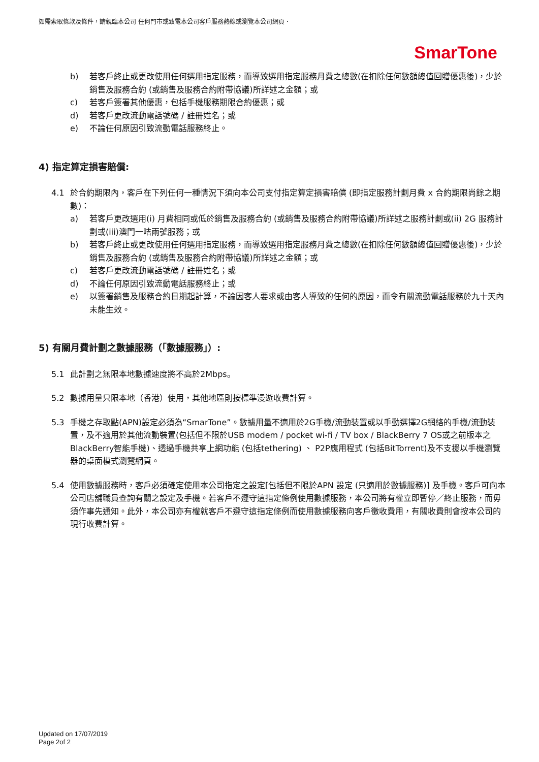如需索取條款及條件，請親臨本公司 任何門市或致電本公司客戶服務熱線或瀏覽本公司網頁．
SmarTone
b) 若客戶終止或更改使用任何選用指定服務，而導致選用指定服務月費之總數(在扣除任何數額總值回贈優惠後)，少於銷售及服務合約 (或銷售及服務合約附帶協議)所詳述之金額；或
c) 若客戶簽署其他優惠，包括手機服務期限合約優惠；或
d) 若客戶更改流動電話號碼 / 註冊姓名；或
e) 不論任何原因引致流動電話服務終止。
4) 指定算定損害賠償:
4.1 於合約期限內，客戶在下列任何一種情況下須向本公司支付指定算定損害賠償 (即指定服務計劃月費 x 合約期限尚餘之期數)：
a) 若客戶更改選用(i) 月費相同或低於銷售及服務合約 (或銷售及服務合約附帶協議)所詳述之服務計劃或(ii) 2G 服務計劃或(iii)澳門一咭兩號服務；或
b) 若客戶終止或更改使用任何選用指定服務，而導致選用指定服務月費之總數(在扣除任何數額總值回贈優惠後)，少於銷售及服務合約 (或銷售及服務合約附帶協議)所詳述之金額；或
c) 若客戶更改流動電話號碼 / 註冊姓名；或
d) 不論任何原因引致流動電話服務終止；或
e) 以簽署銷售及服務合約日期起計算，不論因客人要求或由客人導致的任何的原因，而令有關流動電話服務於九十天內未能生效。
5) 有關月費計劃之數據服務（「數據服務」）:
5.1 此計劃之無限本地數據速度將不高於2Mbps。
5.2 數據用量只限本地（香港）使用，其他地區則按標準漫遊收費計算。
5.3 手機之存取點(APN)設定必須為“SmarTone”。數據用量不適用於2G手機/流動裝置或以手動選擇2G網絡的手機/流動裝置，及不適用於其他流動裝置(包括但不限於USB modem / pocket wi-fi / TV box / BlackBerry 7 OS或之前版本之BlackBerry智能手機)、透過手機共享上網功能 (包括tethering) 、 P2P應用程式 (包括BitTorrent)及不支援以手機瀏覽器的桌面模式瀏覽網頁。
5.4 使用數據服務時，客戶必須確定使用本公司指定之設定[包括但不限於APN 設定 (只適用於數據服務)] 及手機。客戶可向本公司店舖職員查詢有關之設定及手機。若客戶不遵守這指定條例使用數據服務，本公司將有權立即暫停／終止服務，而毋須作事先通知。此外，本公司亦有權就客戶不遵守這指定條例而使用數據服務向客戶徵收費用，有關收費則會按本公司的現行收費計算。
Updated on 17/07/2019
Page 2of 2